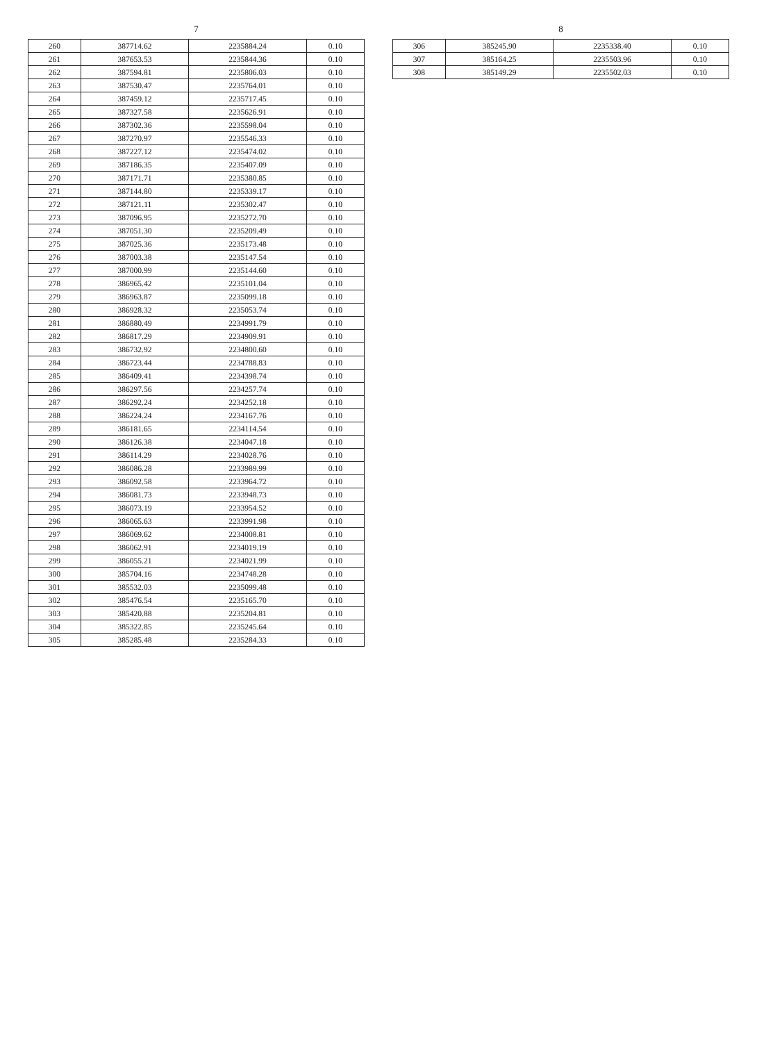7
| 260 | 387714.62 | 2235884.24 | 0.10 |
| 261 | 387653.53 | 2235844.36 | 0.10 |
| 262 | 387594.81 | 2235806.03 | 0.10 |
| 263 | 387530.47 | 2235764.01 | 0.10 |
| 264 | 387459.12 | 2235717.45 | 0.10 |
| 265 | 387327.58 | 2235626.91 | 0.10 |
| 266 | 387302.36 | 2235598.04 | 0.10 |
| 267 | 387270.97 | 2235546.33 | 0.10 |
| 268 | 387227.12 | 2235474.02 | 0.10 |
| 269 | 387186.35 | 2235407.09 | 0.10 |
| 270 | 387171.71 | 2235380.85 | 0.10 |
| 271 | 387144.80 | 2235339.17 | 0.10 |
| 272 | 387121.11 | 2235302.47 | 0.10 |
| 273 | 387096.95 | 2235272.70 | 0.10 |
| 274 | 387051.30 | 2235209.49 | 0.10 |
| 275 | 387025.36 | 2235173.48 | 0.10 |
| 276 | 387003.38 | 2235147.54 | 0.10 |
| 277 | 387000.99 | 2235144.60 | 0.10 |
| 278 | 386965.42 | 2235101.04 | 0.10 |
| 279 | 386963.87 | 2235099.18 | 0.10 |
| 280 | 386928.32 | 2235053.74 | 0.10 |
| 281 | 386880.49 | 2234991.79 | 0.10 |
| 282 | 386817.29 | 2234909.91 | 0.10 |
| 283 | 386732.92 | 2234800.60 | 0.10 |
| 284 | 386723.44 | 2234788.83 | 0.10 |
| 285 | 386409.41 | 2234398.74 | 0.10 |
| 286 | 386297.56 | 2234257.74 | 0.10 |
| 287 | 386292.24 | 2234252.18 | 0.10 |
| 288 | 386224.24 | 2234167.76 | 0.10 |
| 289 | 386181.65 | 2234114.54 | 0.10 |
| 290 | 386126.38 | 2234047.18 | 0.10 |
| 291 | 386114.29 | 2234028.76 | 0.10 |
| 292 | 386086.28 | 2233989.99 | 0.10 |
| 293 | 386092.58 | 2233964.72 | 0.10 |
| 294 | 386081.73 | 2233948.73 | 0.10 |
| 295 | 386073.19 | 2233954.52 | 0.10 |
| 296 | 386065.63 | 2233991.98 | 0.10 |
| 297 | 386069.62 | 2234008.81 | 0.10 |
| 298 | 386062.91 | 2234019.19 | 0.10 |
| 299 | 386055.21 | 2234021.99 | 0.10 |
| 300 | 385704.16 | 2234748.28 | 0.10 |
| 301 | 385532.03 | 2235099.48 | 0.10 |
| 302 | 385476.54 | 2235165.70 | 0.10 |
| 303 | 385420.88 | 2235204.81 | 0.10 |
| 304 | 385322.85 | 2235245.64 | 0.10 |
| 305 | 385285.48 | 2235284.33 | 0.10 |
8
| 306 | 385245.90 | 2235338.40 | 0.10 |
| 307 | 385164.25 | 2235503.96 | 0.10 |
| 308 | 385149.29 | 2235502.03 | 0.10 |